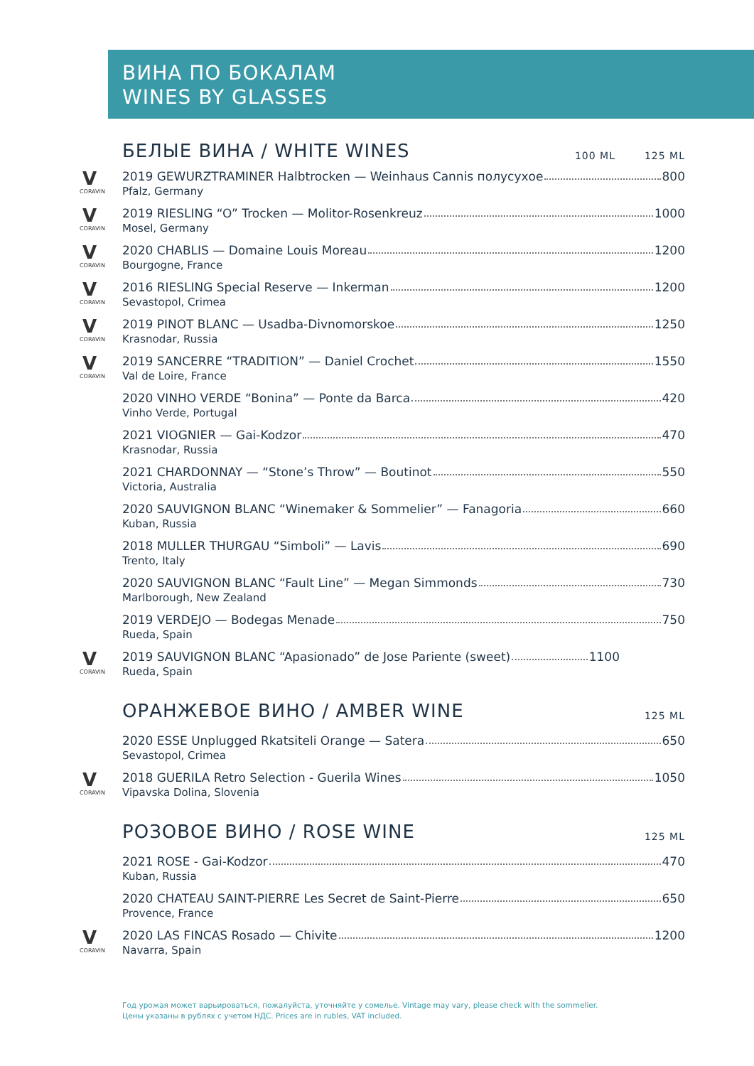ВИНА ПО БОКАЛАМ
WINES BY GLASSES
БЕЛЫЕ ВИНА / WHITE WINES 100 ML 125 ML
V
CORAVIN
2019 GEWURZTRAMINER Halbtrocken — Weinhaus Cannis полусухое 800
Pfalz, Germany
V
CORAVIN
2019 RIESLING “O” Trocken — Molitor-Rosenkreuz 1000
Mosel, Germany
V
CORAVIN
2020 CHABLIS — Domaine Louis Moreau 1200
Bourgogne, France
V
CORAVIN
2016 RIESLING Special Reserve — Inkerman 1200
Sevastopol, Crimea
V
CORAVIN
2019 PINOT BLANC — Usadba-Divnomorskoe 1250
Krasnodar, Russia
V
CORAVIN
2019 SANCERRE “TRADITION” — Daniel Crochet 1550
Val de Loire, France
2020 VINHO VERDE “Bonina” — Ponte da Barca 420
Vinho Verde, Portugal
2021 VIOGNIER — Gai-Kodzor 470
Krasnodar, Russia
2021 CHARDONNAY — “Stone’s Throw” — Boutinot 550
Victoria, Australia
2020 SAUVIGNON BLANC “Winemaker & Sommelier” — Fanagoria 660
Kuban, Russia
2018 MULLER THURGAU “Simboli” — Lavis 690
Trento, Italy
2020 SAUVIGNON BLANC “Fault Line” — Megan Simmonds 730
Marlborough, New Zealand
2019 VERDEJO — Bodegas Menade 750
Rueda, Spain
V
CORAVIN
2019 SAUVIGNON BLANC “Apasionado” de Jose Pariente (sweet) 1100
Rueda, Spain
ОРАНЖЕВОЕ ВИНО / AMBER WINE 125 ML
2020 ESSE Unplugged Rkatsiteli Orange — Satera 650
Sevastopol, Crimea
V
CORAVIN
2018 GUERILA Retro Selection - Guerila Wines 1050
Vipavska Dolina, Slovenia
РОЗОВОЕ ВИНО / ROSE WINE 125 ML
2021 ROSE - Gai-Kodzor 470
Kuban, Russia
2020 CHATEAU SAINT-PIERRE Les Secret de Saint-Pierre 650
Provence, France
V
CORAVIN
2020 LAS FINCAS Rosado — Chivite 1200
Navarra, Spain
Год урожая может варьироваться, пожалуйста, уточняйте у сомелье. Vintage may vary, please check with the sommelier.
Цены указаны в рублях с учетом НДС. Prices are in rubles, VAT included.